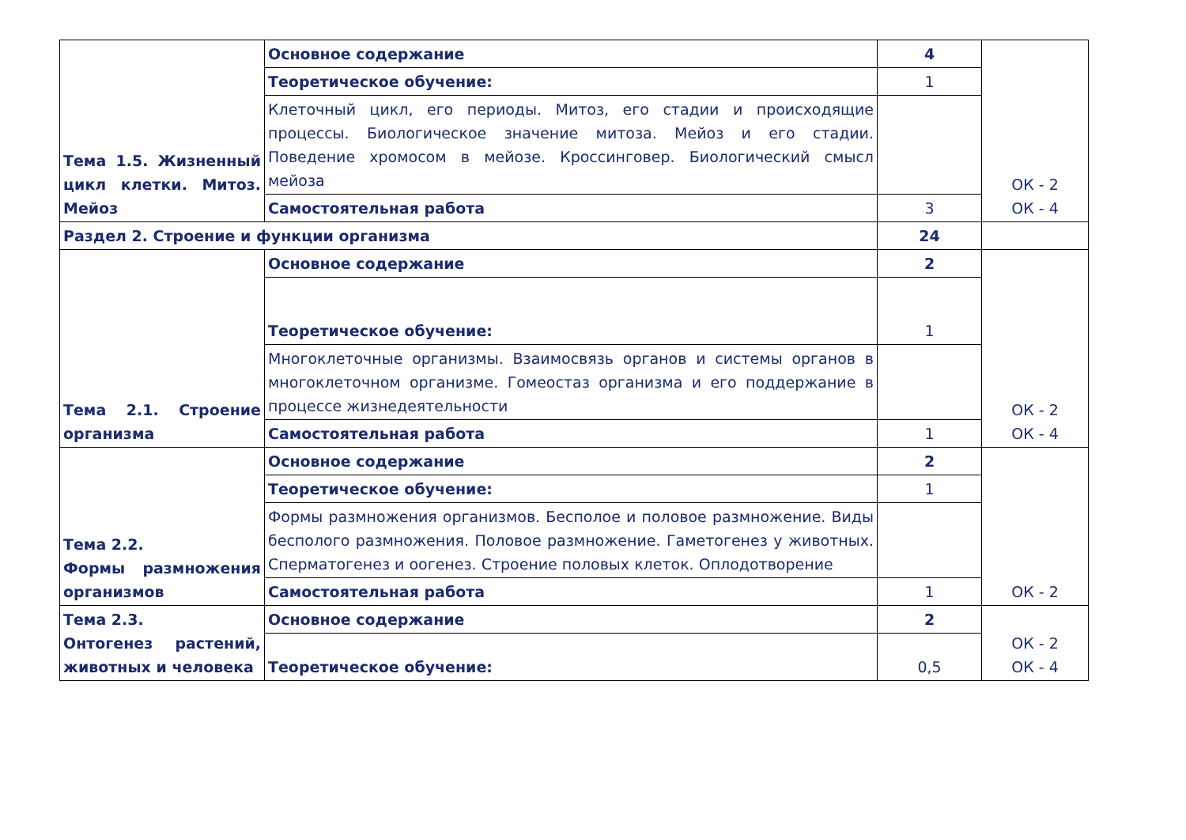| Тема 1.5. Жизненный цикл клетки. Митоз. Мейоз | Основное содержание | 4 | ОК - 2 ОК - 4 |
| | Теоретическое обучение: | 1 | |
| | Клеточный цикл, его периоды. Митоз, его стадии и происходящие процессы. Биологическое значение митоза. Мейоз и его стадии. Поведение хромосом в мейозе. Кроссинговер. Биологический смысл мейоза | | |
| | Самостоятельная работа | 3 | |
| Раздел 2. Строение и функции организма | | 24 | |
| Тема 2.1. Строение организма | Основное содержание | 2 | ОК - 2 ОК - 4 |
| | Теоретическое обучение: | 1 | |
| | Многоклеточные организмы. Взаимосвязь органов и системы органов в многоклеточном организме. Гомеостаз организма и его поддержание в процессе жизнедеятельности | | |
| | Самостоятельная работа | 1 | |
| Тема 2.2. Формы размножения организмов | Основное содержание | 2 | ОК - 2 |
| | Теоретическое обучение: | 1 | |
| | Формы размножения организмов. Бесполое и половое размножение. Виды бесполого размножения. Половое размножение. Гаметогенез у животных. Сперматогенез и оогенез. Строение половых клеток. Оплодотворение | | |
| | Самостоятельная работа | 1 | |
| Тема 2.3. Онтогенез растений, животных и человека | Основное содержание | 2 | ОК - 2 ОК - 4 |
| | Теоретическое обучение: | 0,5 | |